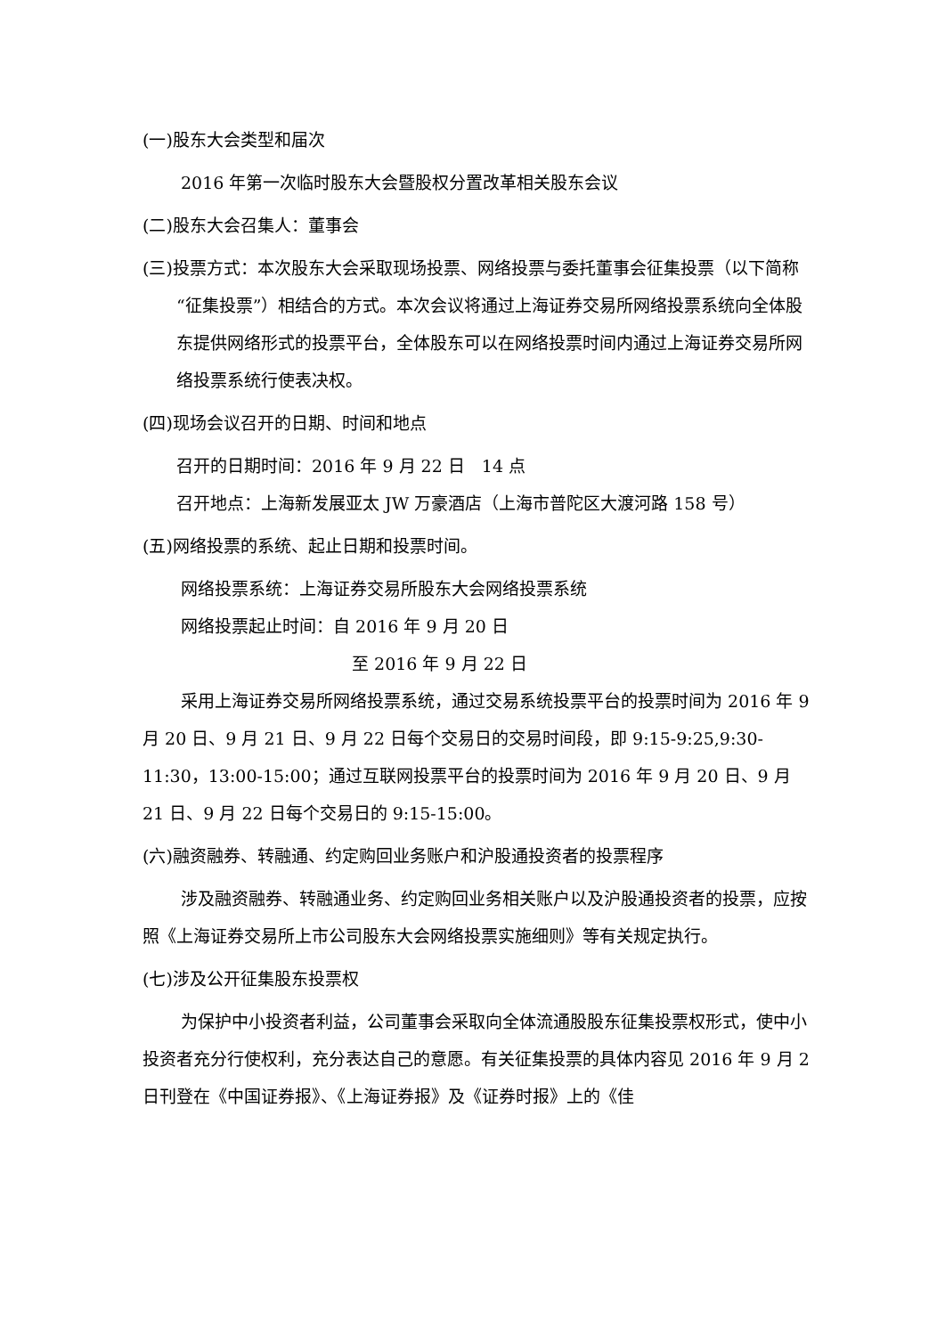(一)股东大会类型和届次
2016 年第一次临时股东大会暨股权分置改革相关股东会议
(二)股东大会召集人：董事会
(三)投票方式：本次股东大会采取现场投票、网络投票与委托董事会征集投票（以下简称“征集投票”）相结合的方式。本次会议将通过上海证券交易所网络投票系统向全体股东提供网络形式的投票平台，全体股东可以在网络投票时间内通过上海证券交易所网络投票系统行使表决权。
(四)现场会议召开的日期、时间和地点
召开的日期时间：2016 年 9 月 22 日　14 点
召开地点：上海新发展亚太 JW 万豪酒店（上海市普陀区大渡河路 158 号）
(五)网络投票的系统、起止日期和投票时间。
网络投票系统：上海证券交易所股东大会网络投票系统
网络投票起止时间：自 2016 年 9 月 20 日
至 2016 年 9 月 22 日
采用上海证券交易所网络投票系统，通过交易系统投票平台的投票时间为 2016 年 9 月 20 日、9 月 21 日、9 月 22 日每个交易日的交易时间段，即 9:15-9:25,9:30-11:30，13:00-15:00；通过互联网投票平台的投票时间为 2016 年 9 月 20 日、9 月 21 日、9 月 22 日每个交易日的 9:15-15:00。
(六)融资融券、转融通、约定购回业务账户和沪股通投资者的投票程序
涉及融资融券、转融通业务、约定购回业务相关账户以及沪股通投资者的投票，应按照《上海证券交易所上市公司股东大会网络投票实施细则》等有关规定执行。
(七)涉及公开征集股东投票权
为保护中小投资者利益，公司董事会采取向全体流通股股东征集投票权形式，使中小投资者充分行使权利，充分表达自己的意愿。有关征集投票的具体内容见 2016 年 9 月 2 日刊登在《中国证券报》、《上海证券报》及《证券时报》上的《佳